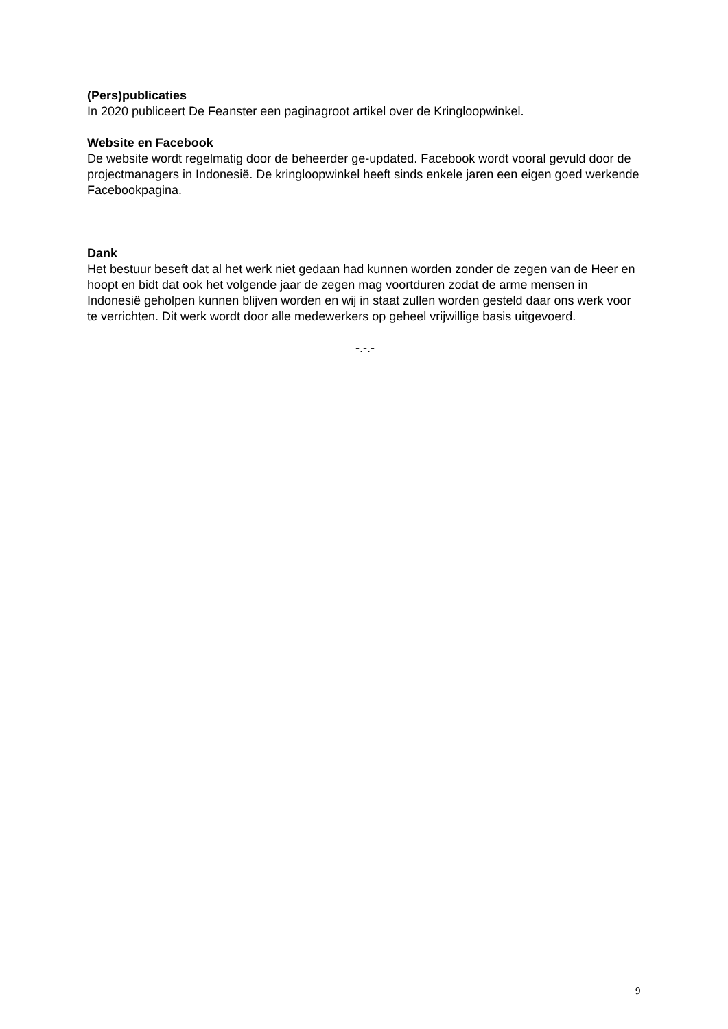(Pers)publicaties
In 2020 publiceert De Feanster een paginagroot artikel over de Kringloopwinkel.
Website en Facebook
De website wordt regelmatig door de beheerder ge-updated. Facebook wordt vooral gevuld door de projectmanagers in Indonesië. De kringloopwinkel heeft sinds enkele jaren een eigen goed werkende Facebookpagina.
Dank
Het bestuur beseft dat al het werk niet gedaan had kunnen worden zonder de zegen van de Heer en hoopt en bidt dat ook het volgende jaar de zegen mag voortduren zodat de arme mensen in Indonesië geholpen kunnen blijven worden en wij in staat zullen worden gesteld daar ons werk voor te verrichten. Dit werk wordt door alle medewerkers op geheel vrijwillige basis uitgevoerd.
-.-.-
9